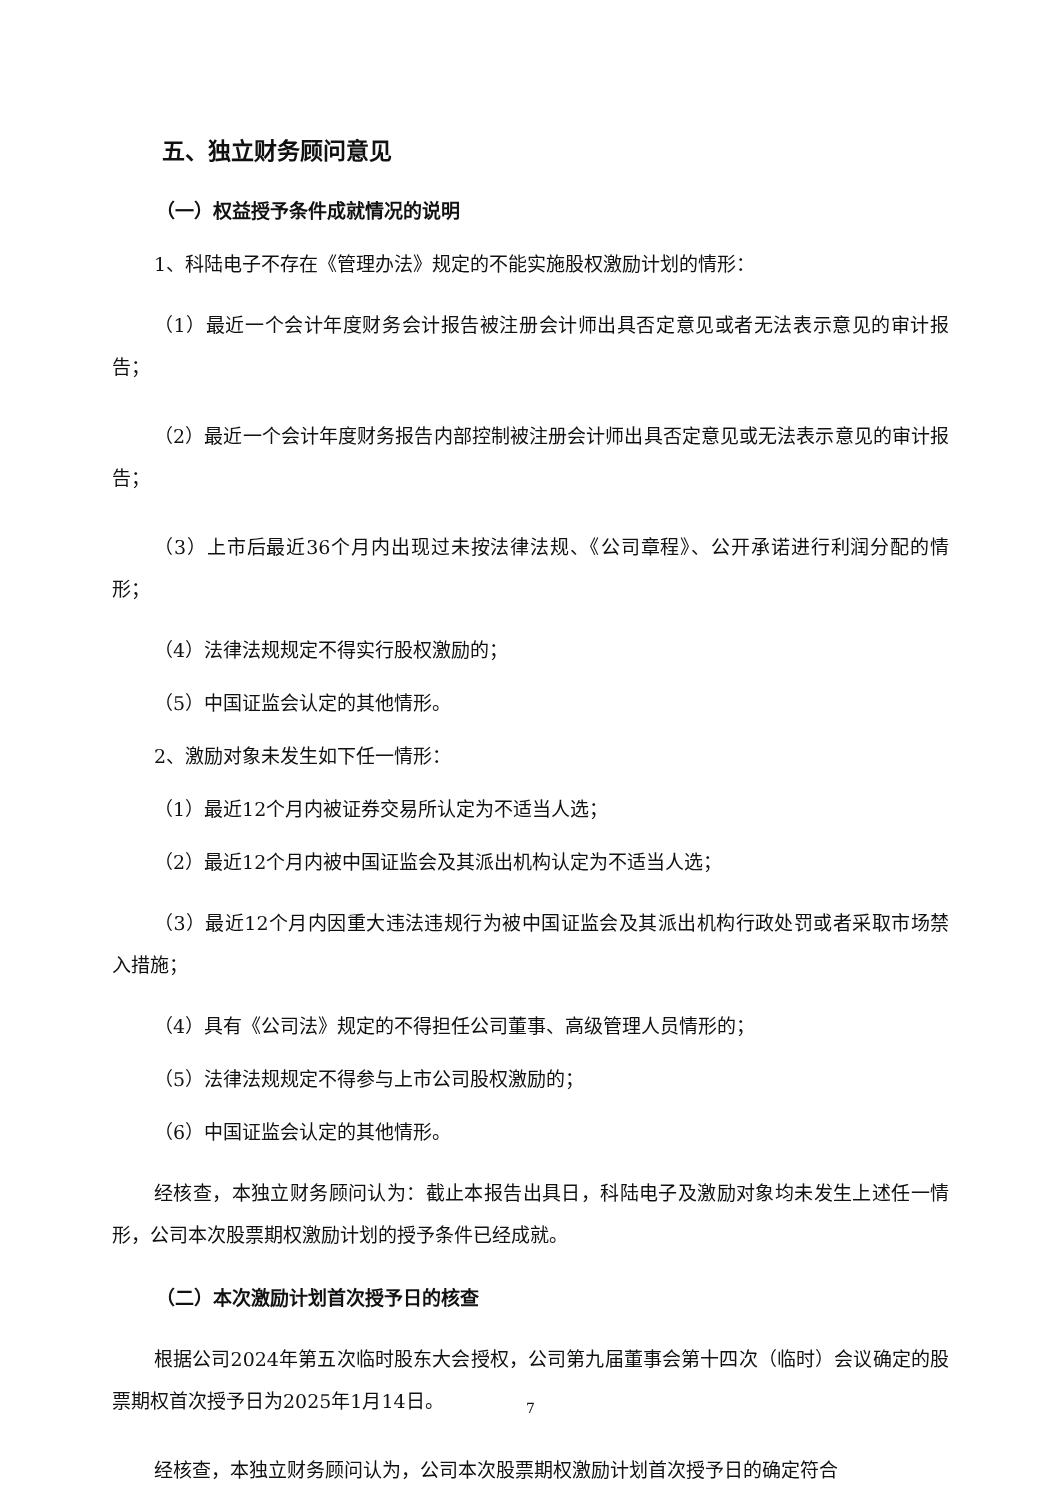五、独立财务顾问意见
（一）权益授予条件成就情况的说明
1、科陆电子不存在《管理办法》规定的不能实施股权激励计划的情形：
（1）最近一个会计年度财务会计报告被注册会计师出具否定意见或者无法表示意见的审计报告；
（2）最近一个会计年度财务报告内部控制被注册会计师出具否定意见或无法表示意见的审计报告；
（3）上市后最近36个月内出现过未按法律法规、《公司章程》、公开承诺进行利润分配的情形；
（4）法律法规规定不得实行股权激励的；
（5）中国证监会认定的其他情形。
2、激励对象未发生如下任一情形：
（1）最近12个月内被证券交易所认定为不适当人选；
（2）最近12个月内被中国证监会及其派出机构认定为不适当人选；
（3）最近12个月内因重大违法违规行为被中国证监会及其派出机构行政处罚或者采取市场禁入措施；
（4）具有《公司法》规定的不得担任公司董事、高级管理人员情形的；
（5）法律法规规定不得参与上市公司股权激励的；
（6）中国证监会认定的其他情形。
经核查，本独立财务顾问认为：截止本报告出具日，科陆电子及激励对象均未发生上述任一情形，公司本次股票期权激励计划的授予条件已经成就。
（二）本次激励计划首次授予日的核查
根据公司2024年第五次临时股东大会授权，公司第九届董事会第十四次（临时）会议确定的股票期权首次授予日为2025年1月14日。
经核查，本独立财务顾问认为，公司本次股票期权激励计划首次授予日的确定符合
7